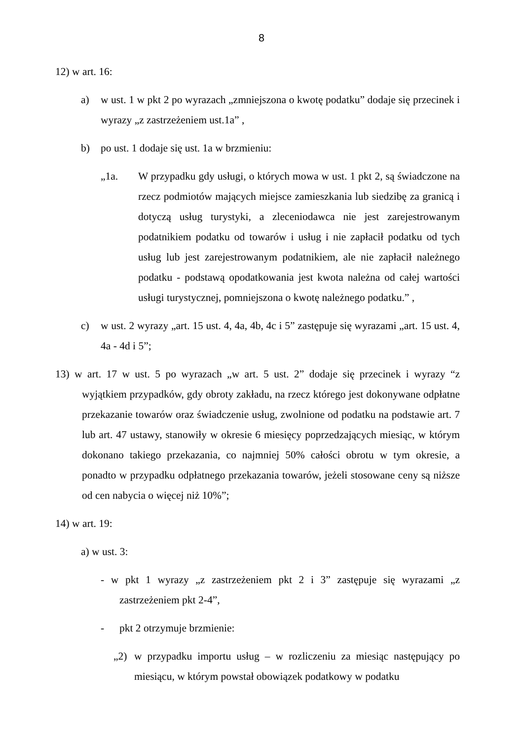8
12) w art. 16:
a) w ust. 1 w pkt 2 po wyrazach „zmniejszona o kwotę podatku” dodaje się przecinek i wyrazy „z zastrzeżeniem ust.1a” ,
b) po ust. 1 dodaje się ust. 1a w brzmieniu:
„1a. W przypadku gdy usługi, o których mowa w ust. 1 pkt 2, są świadczone na rzecz podmiotów mających miejsce zamieszkania lub siedzibę za granicą i dotyczą usług turystyki, a zleceniodawca nie jest zarejestrowanym podatnikiem podatku od towarów i usług i nie zapłacił podatku od tych usług lub jest zarejestrowanym podatnikiem, ale nie zapłacił należnego podatku - podstawą opodatkowania jest kwota należna od całej wartości usługi turystycznej, pomniejszona o kwotę należnego podatku.” ,
c) w ust. 2 wyrazy „art. 15 ust. 4, 4a, 4b, 4c i 5” zastępuje się wyrazami „art. 15 ust. 4, 4a - 4d i 5”;
13) w art. 17 w ust. 5 po wyrazach „w art. 5 ust. 2” dodaje się przecinek i wyrazy “z wyjątkiem przypadków, gdy obroty zakładu, na rzecz którego jest dokonywane odpłatne przekazanie towarów oraz świadczenie usług, zwolnione od podatku na podstawie art. 7 lub art. 47 ustawy, stanowiły w okresie 6 miesięcy poprzedzających miesiąc, w którym dokonano takiego przekazania, co najmniej 50% całości obrotu w tym okresie, a ponadto w przypadku odpłatnego przekazania towarów, jeżeli stosowane ceny są niższe od cen nabycia o więcej niż 10%”;
14) w art. 19:
a) w ust. 3:
- w pkt 1 wyrazy „z zastrzeżeniem pkt 2 i 3” zastępuje się wyrazami „z zastrzeżeniem pkt 2-4”,
- pkt 2 otrzymuje brzmienie:
„2) w przypadku importu usług – w rozliczeniu za miesiąc następujący po miesiącu, w którym powstał obowiązek podatkowy w podatku